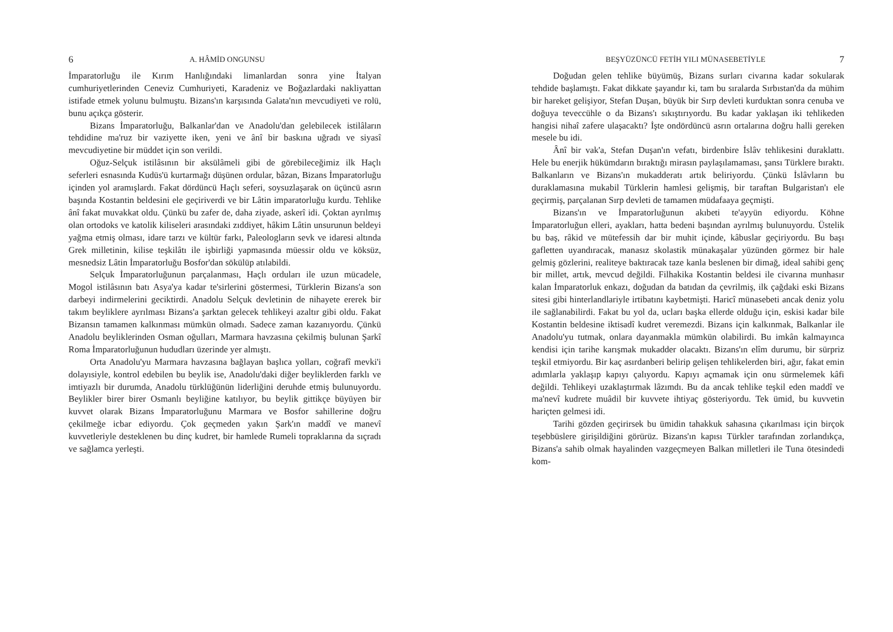6 A. HÂMİD ONGUNSU
İmparatorluğu ile Kırım Hanlığındaki limanlardan sonra yine İtalyan cumhuriyetlerinden Ceneviz Cumhuriyeti, Karadeniz ve Boğazlardaki nakliyattan istifade etmek yolunu bulmuştu. Bizans'ın karşısında Galata'nın mevcudiyeti ve rolü, bunu açıkça gösterir.
Bizans İmparatorluğu, Balkanlar'dan ve Anadolu'dan gelebilecek istilâların tehdidine ma'ruz bir vaziyette iken, yeni ve ânî bir baskına uğradı ve siyasî mevcudiyetine bir müddet için son verildi.
Oğuz-Selçuk istilâsının bir aksülâmeli gibi de görebileceğimiz ilk Haçlı seferleri esnasında Kudüs'ü kurtarmağı düşünen ordular, bâzan, Bizans İmparatorluğu içinden yol aramışlardı. Fakat dördüncü Haçlı seferi, soysuzlaşarak on üçüncü asrın başında Kostantin beldesini ele geçiriverdi ve bir Lâtin imparatorluğu kurdu. Tehlike ânî fakat muvakkat oldu. Çünkü bu zafer de, daha ziyade, askerî idi. Çoktan ayrılmış olan ortodoks ve katolik kiliseleri arasındaki zıddiyet, hâkim Lâtin unsurunun beldeyi yağma etmiş olması, idare tarzı ve kültür farkı, Paleologların sevk ve idaresi altında Grek milletinin, kilise teşkilâtı ile işbirliği yapmasında müessir oldu ve köksüz, mesnedsiz Lâtin İmparatorluğu Bosfor'dan sökülüp atılabildi.
Selçuk İmparatorluğunun parçalanması, Haçlı orduları ile uzun mücadele, Mogol istilâsının batı Asya'ya kadar te'sirlerini göstermesi, Türklerin Bizans'a son darbeyi indirmelerini geciktirdi. Anadolu Selçuk devletinin de nihayete ererek bir takım beyliklere ayrılması Bizans'a şarktan gelecek tehlikeyi azaltır gibi oldu. Fakat Bizansın tamamen kalkınması mümkün olmadı. Sadece zaman kazanıyordu. Çünkü Anadolu beyliklerinden Osman oğulları, Marmara havzasına çekilmiş bulunan Şarkî Roma İmparatorluğunun hududları üzerinde yer almıştı.
Orta Anadolu'yu Marmara havzasına bağlayan başlıca yolları, coğrafî mevki'i dolayısiyle, kontrol edebilen bu beylik ise, Anadolu'daki diğer beyliklerden farklı ve imtiyazlı bir durumda, Anadolu türklüğünün liderliğini deruhde etmiş bulunuyordu. Beylikler birer birer Osmanlı beyliğine katılıyor, bu beylik gittikçe büyüyen bir kuvvet olarak Bizans İmparatorluğunu Marmara ve Bosfor sahillerine doğru çekilmeğe icbar ediyordu. Çok geçmeden yakın Şark'ın maddî ve manevî kuvvetleriyle desteklenen bu dinç kudret, bir hamlede Rumeli topraklarına da sıçradı ve sağlamca yerleşti.
BEŞYÜZÜNCÜ FETİH YILI MÜNASEBETİYLE 7
Doğudan gelen tehlike büyümüş, Bizans surları civarına kadar sokularak tehdide başlamıştı. Fakat dikkate şayandır ki, tam bu sıralarda Sırbıstan'da da mühim bir hareket gelişiyor, Stefan Duşan, büyük bir Sırp devleti kurduktan sonra cenuba ve doğuya teveccühle o da Bizans'ı sıkıştırıyordu. Bu kadar yaklaşan iki tehlikeden hangisi nihaî zafere ulaşacaktı? İşte ondördüncü asrın ortalarına doğru halli gereken mesele bu idi.
Ânî bir vak'a, Stefan Duşan'ın vefatı, birdenbire İslâv tehlikesini duraklattı. Hele bu enerjik hükümdarın bıraktığı mirasın paylaşılamaması, şansı Türklere bıraktı. Balkanların ve Bizans'ın mukadderatı artık beliriyordu. Çünkü İslâvların bu duraklamasına mukabil Türklerin hamlesi gelişmiş, bir taraftan Bulgaristan'ı ele geçirmiş, parçalanan Sırp devleti de tamamen müdafaaya geçmişti.
Bizans'ın ve İmparatorluğunun akıbeti te'ayyün ediyordu. Köhne İmparatorluğun elleri, ayakları, hatta bedeni başından ayrılmış bulunuyordu. Üstelik bu baş, râkid ve mütefessih dar bir muhit içinde, kâbuslar geçiriyordu. Bu başı gafletten uyandıracak, manasız skolastik münakaşalar yüzünden görmez bir hale gelmiş gözlerini, realiteye baktıracak taze kanla beslenen bir dimağ, ideal sahibi genç bir millet, artık, mevcud değildi. Filhakika Kostantin beldesi ile civarına munhasır kalan İmparatorluk enkazı, doğudan da batıdan da çevrilmiş, ilk çağdaki eski Bizans sitesi gibi hinterlandlariyle irtibatını kaybetmişti. Haricî münasebeti ancak deniz yolu ile sağlanabilirdi. Fakat bu yol da, ucları başka ellerde olduğu için, eskisi kadar bile Kostantin beldesine iktisadî kudret veremezdi. Bizans için kalkınmak, Balkanlar ile Anadolu'yu tutmak, onlara dayanmakla mümkün olabilirdi. Bu imkân kalmayınca kendisi için tarihe karışmak mukadder olacaktı. Bizans'ın elîm durumu, bir sürpriz teşkil etmiyordu. Bir kaç asırdanberi belirip gelişen tehlikelerden biri, ağır, fakat emin adımlarla yaklaşıp kapıyı çalıyordu. Kapıyı açmamak için onu sürmelemek kâfi değildi. Tehlikeyi uzaklaştırmak lâzımdı. Bu da ancak tehlike teşkil eden maddî ve ma'nevî kudrete muâdil bir kuvvete ihtiyaç gösteriyordu. Tek ümid, bu kuvvetin hariçten gelmesi idi.
Tarihi gözden geçirirsek bu ümidin tahakkuk sahasına çıkarılması için birçok teşebbüslere girişildiğini görürüz. Bizans'ın kapısı Türkler tarafından zorlandıkça, Bizans'a sahib olmak hayalinden vazgeçmeyen Balkan milletleri ile Tuna ötesindedi kom-